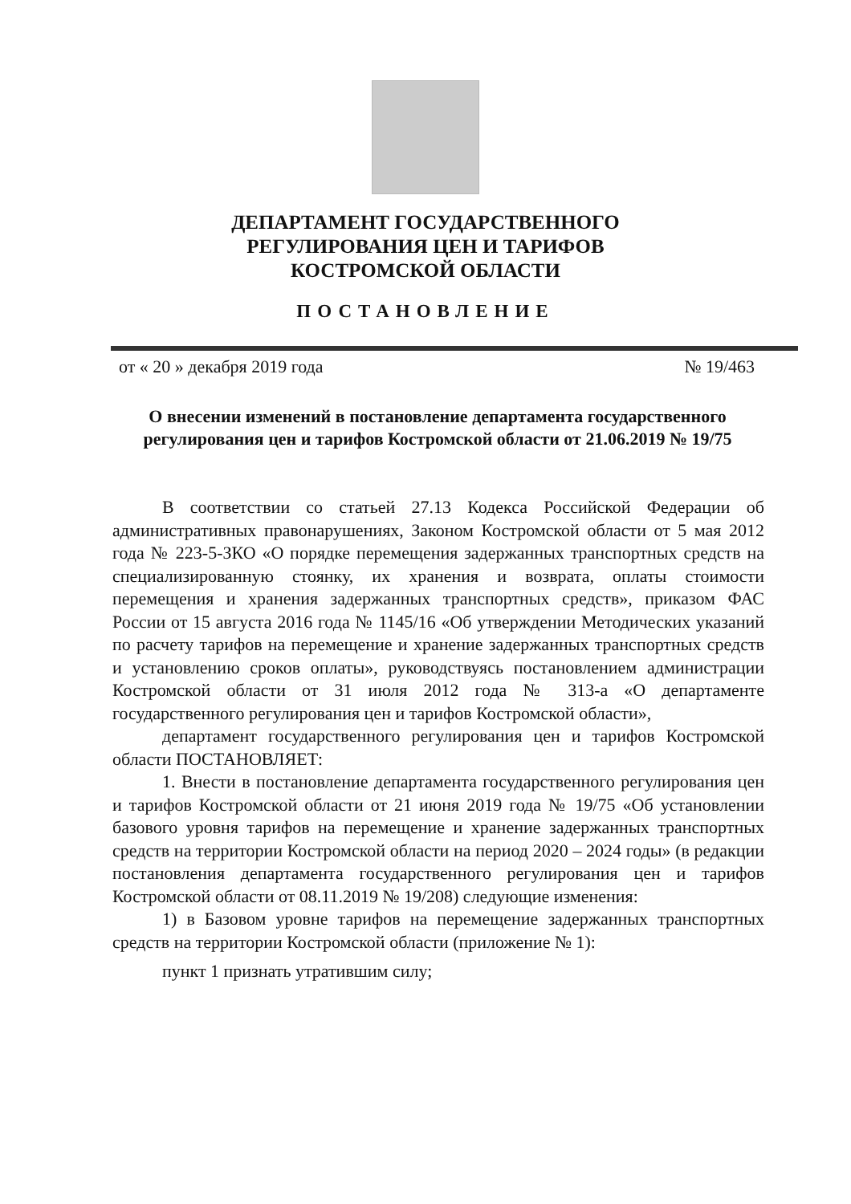ДЕПАРТАМЕНТ ГОСУДАРСТВЕННОГО
РЕГУЛИРОВАНИЯ ЦЕН И ТАРИФОВ
КОСТРОМСКОЙ ОБЛАСТИ
ПОСТАНОВЛЕНИЕ
от « 20 » декабря 2019 года № 19/463
О внесении изменений в постановление департамента государственного регулирования цен и тарифов Костромской области от 21.06.2019 № 19/75
В соответствии со статьей 27.13 Кодекса Российской Федерации об административных правонарушениях, Законом Костромской области от 5 мая 2012 года № 223-5-ЗКО «О порядке перемещения задержанных транспортных средств на специализированную стоянку, их хранения и возврата, оплаты стоимости перемещения и хранения задержанных транспортных средств», приказом ФАС России от 15 августа 2016 года № 1145/16 «Об утверждении Методических указаний по расчету тарифов на перемещение и хранение задержанных транспортных средств и установлению сроков оплаты», руководствуясь постановлением администрации Костромской области от 31 июля 2012 года № 313-а «О департаменте государственного регулирования цен и тарифов Костромской области»,
департамент государственного регулирования цен и тарифов Костромской области ПОСТАНОВЛЯЕТ:
1. Внести в постановление департамента государственного регулирования цен и тарифов Костромской области от 21 июня 2019 года № 19/75 «Об установлении базового уровня тарифов на перемещение и хранение задержанных транспортных средств на территории Костромской области на период 2020 – 2024 годы» (в редакции постановления департамента государственного регулирования цен и тарифов Костромской области от 08.11.2019 № 19/208) следующие изменения:
1) в Базовом уровне тарифов на перемещение задержанных транспортных средств на территории Костромской области (приложение № 1):
пункт 1 признать утратившим силу;